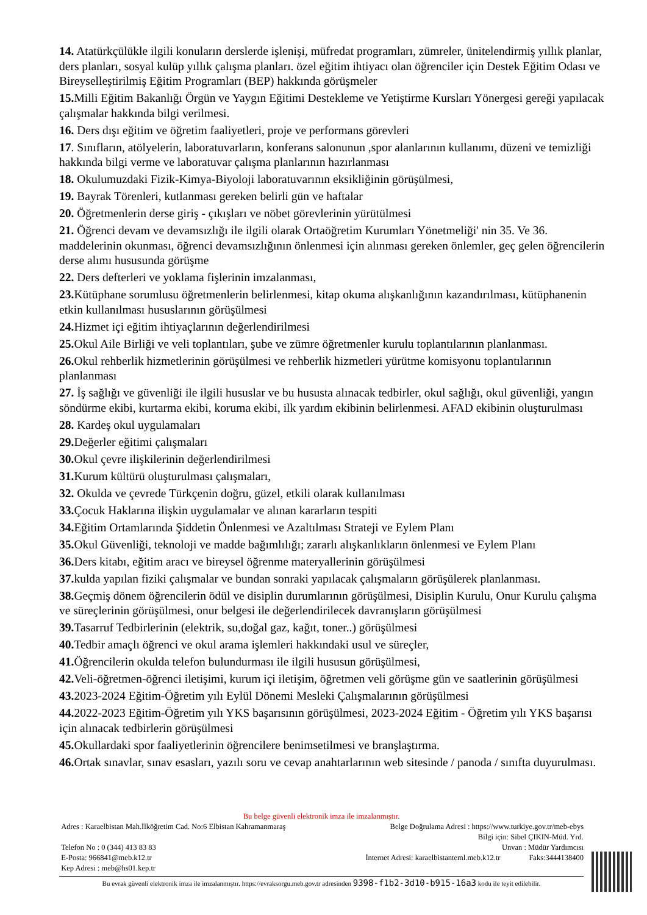14. Atatürkçülükle ilgili konuların derslerde işlenişi, müfredat programları, zümreler, ünitelendirmiş yıllık planlar, ders planları, sosyal kulüp yıllık çalışma planları. özel eğitim ihtiyacı olan öğrenciler için Destek Eğitim Odası ve Bireyselleştirilmiş Eğitim Programları (BEP) hakkında görüşmeler
15. Milli Eğitim Bakanlığı Örgün ve Yaygın Eğitimi Destekleme ve Yetiştirme Kursları Yönergesi gereği yapılacak çalışmalar hakkında bilgi verilmesi.
16. Ders dışı eğitim ve öğretim faaliyetleri, proje ve performans görevleri
17. Sınıfların, atölyelerin, laboratuvarların, konferans salonunun ,spor alanlarının kullanımı, düzeni ve temizliği hakkında bilgi verme ve laboratuvar çalışma planlarının hazırlanması
18. Okulumuzdaki Fizik-Kimya-Biyoloji laboratuvarının eksikliğinin görüşülmesi,
19. Bayrak Törenleri, kutlanması gereken belirli gün ve haftalar
20. Öğretmenlerin derse giriş - çıkışları ve nöbet görevlerinin yürütülmesi
21. Öğrenci devam ve devamsızlığı ile ilgili olarak Ortaöğretim Kurumları Yönetmeliği' nin 35. Ve 36. maddelerinin okunması, öğrenci devamsızlığının önlenmesi için alınması gereken önlemler, geç gelen öğrencilerin derse alımı hususunda görüşme
22. Ders defterleri ve yoklama fişlerinin imzalanması,
23. Kütüphane sorumlusu öğretmenlerin belirlenmesi, kitap okuma alışkanlığının kazandırılması, kütüphanenin etkin kullanılması hususlarının görüşülmesi
24. Hizmet içi eğitim ihtiyaçlarının değerlendirilmesi
25. Okul Aile Birliği ve veli toplantıları, şube ve zümre öğretmenler kurulu toplantılarının planlanması.
26. Okul rehberlik hizmetlerinin görüşülmesi ve rehberlik hizmetleri yürütme komisyonu toplantılarının planlanması
27. İş sağlığı ve güvenliği ile ilgili hususlar ve bu hususta alınacak tedbirler, okul sağlığı, okul güvenliği, yangın söndürme ekibi, kurtarma ekibi, koruma ekibi, ilk yardım ekibinin belirlenmesi. AFAD ekibinin oluşturulması
28. Kardeş okul uygulamaları
29. Değerler eğitimi çalışmaları
30. Okul çevre ilişkilerinin değerlendirilmesi
31. Kurum kültürü oluşturulması çalışmaları,
32. Okulda ve çevrede Türkçenin doğru, güzel, etkili olarak kullanılması
33. Çocuk Haklarına ilişkin uygulamalar ve alınan kararların tespiti
34. Eğitim Ortamlarında Şiddetin Önlenmesi ve Azaltılması Strateji ve Eylem Planı
35. Okul Güvenliği, teknoloji ve madde bağımlılığı; zararlı alışkanlıkların önlenmesi ve Eylem Planı
36. Ders kitabı, eğitim aracı ve bireysel öğrenme materyallerinin görüşülmesi
37. kulda yapılan fiziki çalışmalar ve bundan sonraki yapılacak çalışmaların görüşülerek planlanması.
38. Geçmiş dönem öğrencilerin ödül ve disiplin durumlarının görüşülmesi, Disiplin Kurulu, Onur Kurulu çalışma ve süreçlerinin görüşülmesi, onur belgesi ile değerlendirilecek davranışların görüşülmesi
39. Tasarruf Tedbirlerinin (elektrik, su,doğal gaz, kağıt, toner..) görüşülmesi
40. Tedbir amaçlı öğrenci ve okul arama işlemleri hakkındaki usul ve süreçler,
41. Öğrencilerin okulda telefon bulundurması ile ilgili hususun görüşülmesi,
42. Veli-öğretmen-öğrenci iletişimi, kurum içi iletişim, öğretmen veli görüşme gün ve saatlerinin görüşülmesi
43. 2023-2024 Eğitim-Öğretim yılı Eylül Dönemi Mesleki Çalışmalarının görüşülmesi
44. 2022-2023 Eğitim-Öğretim yılı YKS başarısının görüşülmesi, 2023-2024 Eğitim - Öğretim yılı YKS başarısı için alınacak tedbirlerin görüşülmesi
45. Okullardaki spor faaliyetlerinin öğrencilere benimsetilmesi ve branşlaştırma.
46. Ortak sınavlar, sınav esasları, yazılı soru ve cevap anahtarlarının web sitesinde / panoda / sınıfta duyurulması.
Bu belge güvenli elektronik imza ile imzalanmıştır.
Adres : Karaelbistan Mah.İlköğretim Cad. No:6 Elbistan Kahramanmaraş Belge Doğrulama Adresi : https://www.turkiye.gov.tr/meb-ebys
Bilgi için: Sibel ÇIKIN-Müd. Yrd.
Telefon No : 0 (344) 413 83 83 Unvan : Müdür Yardımcısı
E-Posta: 966841@meb.k12.tr İnternet Adresi: karaelbistanteml.meb.k12.tr Faks:3444138400
Kep Adresi : meb@hs01.kep.tr
Bu evrak güvenli elektronik imza ile imzalanmıştır. https://evraksorgu.meb.gov.tr adresinden 9398-f1b2-3d10-b915-16a3 kodu ile teyit edilebilir.